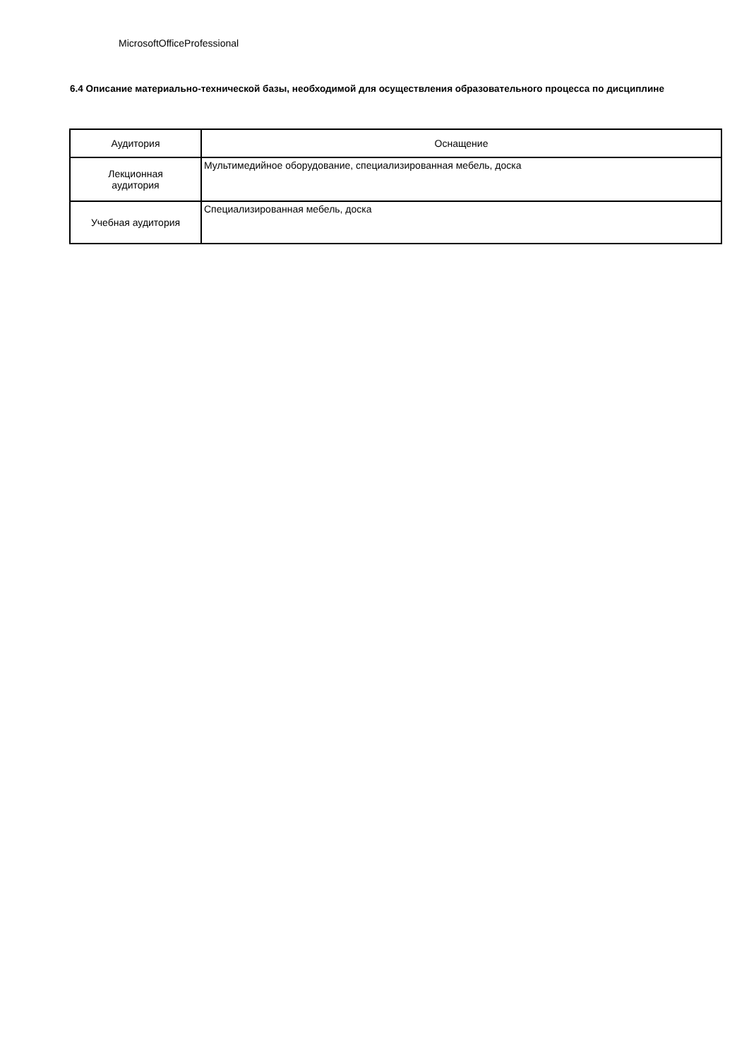MicrosoftOfficeProfessional
6.4 Описание материально-технической базы, необходимой для осуществления образовательного процесса по дисциплине
| Аудитория | Оснащение |
| --- | --- |
| Лекционная аудитория | Мультимедийное оборудование, специализированная мебель, доска |
| Учебная аудитория | Специализированная мебель, доска |